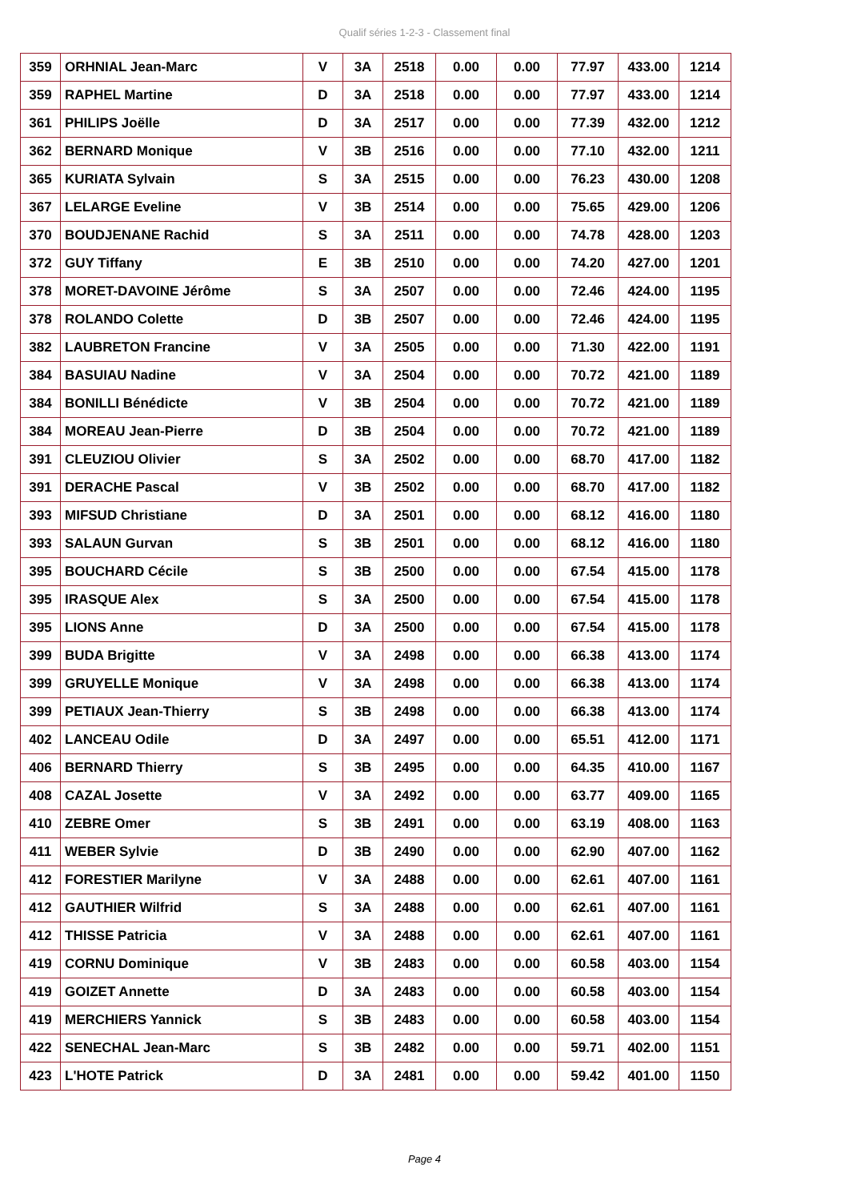Qualif séries 1-2-3 - Classement final
| 359 | ORHNIAL Jean-Marc | V | 3A | 2518 | 0.00 | 0.00 | 77.97 | 433.00 | 1214 |
| 359 | RAPHEL Martine | D | 3A | 2518 | 0.00 | 0.00 | 77.97 | 433.00 | 1214 |
| 361 | PHILIPS Joëlle | D | 3A | 2517 | 0.00 | 0.00 | 77.39 | 432.00 | 1212 |
| 362 | BERNARD Monique | V | 3B | 2516 | 0.00 | 0.00 | 77.10 | 432.00 | 1211 |
| 365 | KURIATA Sylvain | S | 3A | 2515 | 0.00 | 0.00 | 76.23 | 430.00 | 1208 |
| 367 | LELARGE Eveline | V | 3B | 2514 | 0.00 | 0.00 | 75.65 | 429.00 | 1206 |
| 370 | BOUDJENANE Rachid | S | 3A | 2511 | 0.00 | 0.00 | 74.78 | 428.00 | 1203 |
| 372 | GUY Tiffany | E | 3B | 2510 | 0.00 | 0.00 | 74.20 | 427.00 | 1201 |
| 378 | MORET-DAVOINE Jérôme | S | 3A | 2507 | 0.00 | 0.00 | 72.46 | 424.00 | 1195 |
| 378 | ROLANDO Colette | D | 3B | 2507 | 0.00 | 0.00 | 72.46 | 424.00 | 1195 |
| 382 | LAUBRETON Francine | V | 3A | 2505 | 0.00 | 0.00 | 71.30 | 422.00 | 1191 |
| 384 | BASUIAU Nadine | V | 3A | 2504 | 0.00 | 0.00 | 70.72 | 421.00 | 1189 |
| 384 | BONILLI Bénédicte | V | 3B | 2504 | 0.00 | 0.00 | 70.72 | 421.00 | 1189 |
| 384 | MOREAU Jean-Pierre | D | 3B | 2504 | 0.00 | 0.00 | 70.72 | 421.00 | 1189 |
| 391 | CLEUZIOU Olivier | S | 3A | 2502 | 0.00 | 0.00 | 68.70 | 417.00 | 1182 |
| 391 | DERACHE Pascal | V | 3B | 2502 | 0.00 | 0.00 | 68.70 | 417.00 | 1182 |
| 393 | MIFSUD Christiane | D | 3A | 2501 | 0.00 | 0.00 | 68.12 | 416.00 | 1180 |
| 393 | SALAUN Gurvan | S | 3B | 2501 | 0.00 | 0.00 | 68.12 | 416.00 | 1180 |
| 395 | BOUCHARD Cécile | S | 3B | 2500 | 0.00 | 0.00 | 67.54 | 415.00 | 1178 |
| 395 | IRASQUE Alex | S | 3A | 2500 | 0.00 | 0.00 | 67.54 | 415.00 | 1178 |
| 395 | LIONS Anne | D | 3A | 2500 | 0.00 | 0.00 | 67.54 | 415.00 | 1178 |
| 399 | BUDA Brigitte | V | 3A | 2498 | 0.00 | 0.00 | 66.38 | 413.00 | 1174 |
| 399 | GRUYELLE Monique | V | 3A | 2498 | 0.00 | 0.00 | 66.38 | 413.00 | 1174 |
| 399 | PETIAUX Jean-Thierry | S | 3B | 2498 | 0.00 | 0.00 | 66.38 | 413.00 | 1174 |
| 402 | LANCEAU Odile | D | 3A | 2497 | 0.00 | 0.00 | 65.51 | 412.00 | 1171 |
| 406 | BERNARD Thierry | S | 3B | 2495 | 0.00 | 0.00 | 64.35 | 410.00 | 1167 |
| 408 | CAZAL Josette | V | 3A | 2492 | 0.00 | 0.00 | 63.77 | 409.00 | 1165 |
| 410 | ZEBRE Omer | S | 3B | 2491 | 0.00 | 0.00 | 63.19 | 408.00 | 1163 |
| 411 | WEBER Sylvie | D | 3B | 2490 | 0.00 | 0.00 | 62.90 | 407.00 | 1162 |
| 412 | FORESTIER Marilyne | V | 3A | 2488 | 0.00 | 0.00 | 62.61 | 407.00 | 1161 |
| 412 | GAUTHIER Wilfrid | S | 3A | 2488 | 0.00 | 0.00 | 62.61 | 407.00 | 1161 |
| 412 | THISSE Patricia | V | 3A | 2488 | 0.00 | 0.00 | 62.61 | 407.00 | 1161 |
| 419 | CORNU Dominique | V | 3B | 2483 | 0.00 | 0.00 | 60.58 | 403.00 | 1154 |
| 419 | GOIZET Annette | D | 3A | 2483 | 0.00 | 0.00 | 60.58 | 403.00 | 1154 |
| 419 | MERCHIERS Yannick | S | 3B | 2483 | 0.00 | 0.00 | 60.58 | 403.00 | 1154 |
| 422 | SENECHAL Jean-Marc | S | 3B | 2482 | 0.00 | 0.00 | 59.71 | 402.00 | 1151 |
| 423 | L'HOTE Patrick | D | 3A | 2481 | 0.00 | 0.00 | 59.42 | 401.00 | 1150 |
Page 4